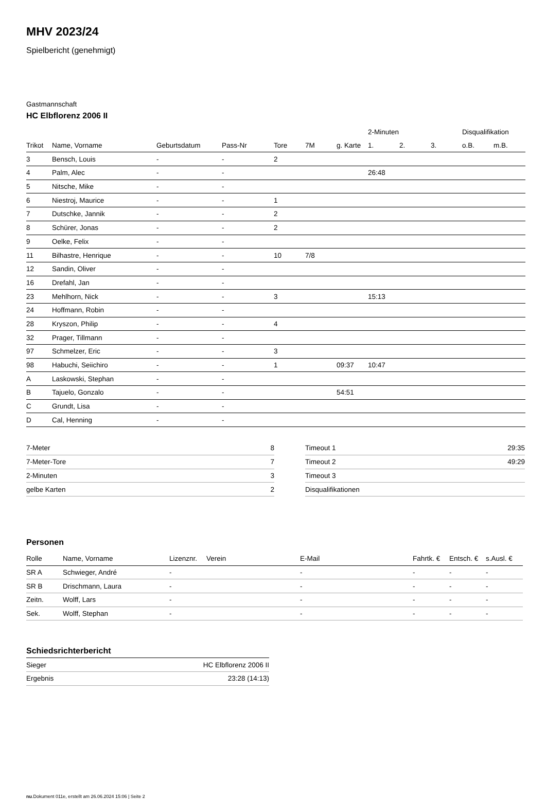MHV 2023/24
Spielbericht (genehmigt)
Gastmannschaft
HC Elbflorenz 2006 II
| | | | | | | | 2-Minuten | | | Disqualifikation | |
| --- | --- | --- | --- | --- | --- | --- | --- | --- | --- | --- | --- |
| Trikot | Name, Vorname | Geburtsdatum | Pass-Nr | Tore | 7M | g. Karte | 1. | 2. | 3. | o.B. | m.B. |
| 3 | Bensch, Louis | - | - | 2 | | | | | | | |
| 4 | Palm, Alec | - | - | | | | 26:48 | | | | |
| 5 | Nitsche, Mike | - | - | | | | | | | | |
| 6 | Niestroj, Maurice | - | - | 1 | | | | | | | |
| 7 | Dutschke, Jannik | - | - | 2 | | | | | | | |
| 8 | Schürer, Jonas | - | - | 2 | | | | | | | |
| 9 | Oelke, Felix | - | - | | | | | | | | |
| 11 | Bilhastre, Henrique | - | - | 10 | 7/8 | | | | | | |
| 12 | Sandin, Oliver | - | - | | | | | | | | |
| 16 | Drefahl, Jan | - | - | | | | | | | | |
| 23 | Mehlhorn, Nick | - | - | 3 | | | 15:13 | | | | |
| 24 | Hoffmann, Robin | - | - | | | | | | | | |
| 28 | Kryszon, Philip | - | - | 4 | | | | | | | |
| 32 | Prager, Tillmann | - | - | | | | | | | | |
| 97 | Schmelzer, Eric | - | - | 3 | | | | | | | |
| 98 | Habuchi, Seiichiro | - | - | 1 | | 09:37 | 10:47 | | | | |
| A | Laskowski, Stephan | - | - | | | | | | | | |
| B | Tajuelo, Gonzalo | - | - | | | 54:51 | | | | | |
| C | Grundt, Lisa | - | - | | | | | | | | |
| D | Cal, Henning | - | - | | | | | | | | |
| 7-Meter | 8 |
| 7-Meter-Tore | 7 |
| 2-Minuten | 3 |
| gelbe Karten | 2 |
| Timeout 1 | 29:35 |
| Timeout 2 | 49:29 |
| Timeout 3 | |
| Disqualifikationen | |
Personen
| Rolle | Name, Vorname | Lizenznr. | Verein | E-Mail | Fahrtk. € | Entsch. € | s.Ausl. € |
| --- | --- | --- | --- | --- | --- | --- | --- |
| SR A | Schwieger, André | - | | - | - | - | - |
| SR B | Drischmann, Laura | - | | - | - | - | - |
| Zeitn. | Wolff, Lars | - | | - | - | - | - |
| Sek. | Wolff, Stephan | - | | - | - | - | - |
Schiedsrichterbericht
| Sieger | HC Elbflorenz 2006 II |
| Ergebnis | 23:28 (14:13) |
nu.Dokument 011e, erstellt am 26.06.2024 15:06 | Seite 2